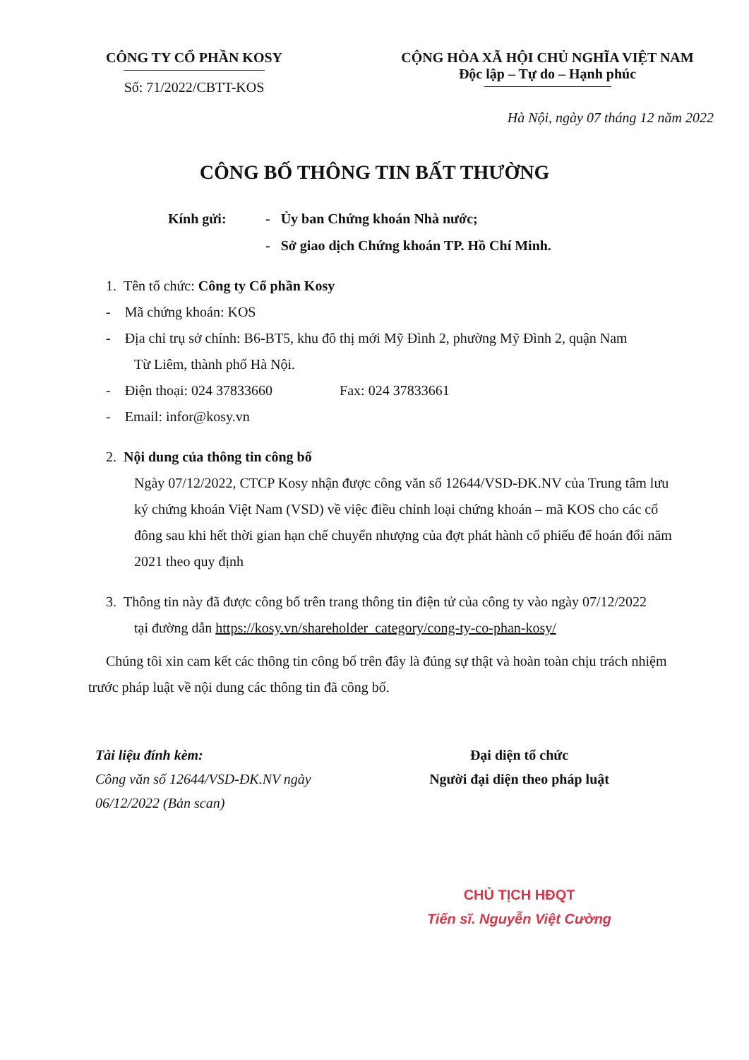CÔNG TY CỔ PHẦN KOSY
Số: 71/2022/CBTT-KOS
CỘNG HÒA XÃ HỘI CHỦ NGHĨA VIỆT NAM
Độc lập – Tự do – Hạnh phúc
Hà Nội, ngày 07 tháng 12 năm 2022
CÔNG BỐ THÔNG TIN BẤT THƯỜNG
Kính gửi: - Ủy ban Chứng khoán Nhà nước;
- Sở giao dịch Chứng khoán TP. Hồ Chí Minh.
1. Tên tổ chức: Công ty Cổ phần Kosy
- Mã chứng khoán: KOS
- Địa chỉ trụ sở chính: B6-BT5, khu đô thị mới Mỹ Đình 2, phường Mỹ Đình 2, quận Nam
Từ Liêm, thành phố Hà Nội.
- Điện thoại: 024 37833660 Fax: 024 37833661
- Email: infor@kosy.vn
2. Nội dung của thông tin công bố
Ngày 07/12/2022, CTCP Kosy nhận được công văn số 12644/VSD-ĐK.NV của Trung tâm lưu ký chứng khoán Việt Nam (VSD) về việc điều chỉnh loại chứng khoán – mã KOS cho các cổ đông sau khi hết thời gian hạn chế chuyển nhượng của đợt phát hành cổ phiếu để hoán đổi năm 2021 theo quy định
3. Thông tin này đã được công bố trên trang thông tin điện tử của công ty vào ngày 07/12/2022
tại đường dẫn https://kosy.vn/shareholder_category/cong-ty-co-phan-kosy/
Chúng tôi xin cam kết các thông tin công bố trên đây là đúng sự thật và hoàn toàn chịu trách nhiệm trước pháp luật về nội dung các thông tin đã công bố.
Tài liệu đính kèm:
Công văn số 12644/VSD-ĐK.NV ngày
06/12/2022 (Bản scan)
Đại diện tổ chức
Người đại diện theo pháp luật
CHỦ TỊCH HĐQT
Tiến sĩ. Nguyễn Việt Cường